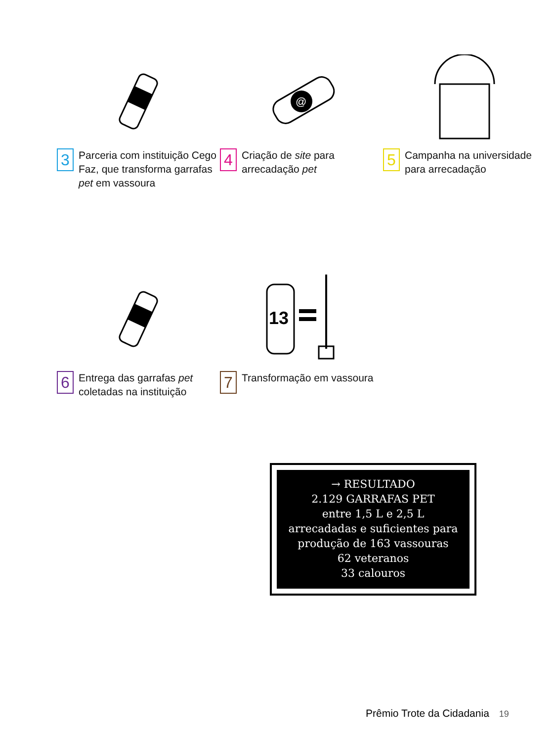3
Parceria com instituição Cego Faz, que transforma garrafas pet em vassoura
@
4
Criação de site para arrecadação pet
5
Campanha na universidade para arrecadação
6
Entrega das garrafas pet coletadas na instituição
13
7
Transformação em vassoura
→ RESULTADO
2.129 GARRAFAS PET
entre 1,5 L e 2,5 L
arrecadadas e suficientes para produção de 163 vassouras
62 veteranos
33 calouros
Prêmio Trote da Cidadania 19